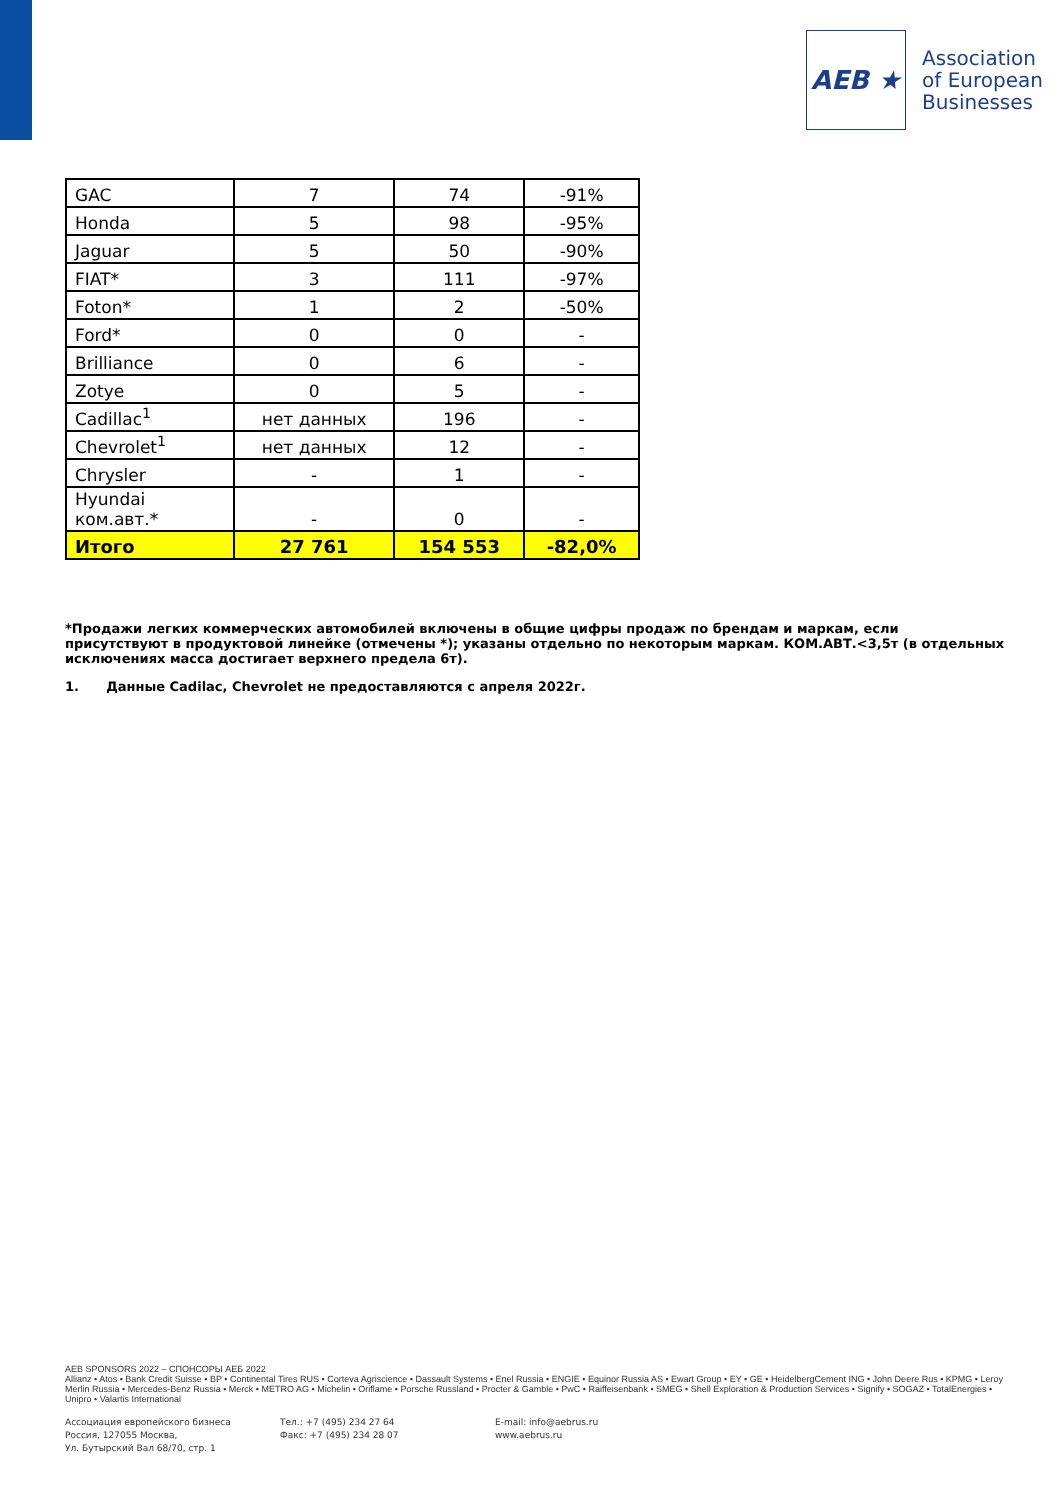AEB ★
Association
of European
Businesses
| GAC | 7 | 74 | -91% |
| Honda | 5 | 98 | -95% |
| Jaguar | 5 | 50 | -90% |
| FIAT* | 3 | 111 | -97% |
| Foton* | 1 | 2 | -50% |
| Ford* | 0 | 0 | - |
| Brilliance | 0 | 6 | - |
| Zotye | 0 | 5 | - |
| Cadillac<sup>1</sup> | нет данных | 196 | - |
| Chevrolet<sup>1</sup> | нет данных | 12 | - |
| Chrysler | - | 1 | - |
| Hyundai ком.авт.* | - | 0 | - |
| Итого | 27 761 | 154 553 | -82,0% |
*Продажи легких коммерческих автомобилей включены в общие цифры продаж по брендам и маркам, если присутствуют в продуктовой линейке (отмечены *); указаны отдельно по некоторым маркам. КОМ.АВТ.<3,5т (в отдельных исключениях масса достигает верхнего предела 6т).
1. Данные Cadilac, Chevrolet не предоставляются с апреля 2022г.
AEB SPONSORS 2022 – СПОНСОРЫ АЕБ 2022
Allianz • Atos • Bank Credit Suisse • BP • Continental Tires RUS • Corteva Agriscience • Dassault Systems • Enel Russia • ENGIE • Equinor Russia AS • Ewart Group • EY • GE • HeidelbergCement ING • John Deere Rus • KPMG • Leroy Merlin Russia • Mercedes-Benz Russia • Merck • METRO AG • Michelin • Oriflame • Porsche Russland • Procter & Gamble • PwC • Raiffeisenbank • SMEG • Shell Exploration & Production Services • Signify • SOGAZ • TotalEnergies • Unipro • Valartis International
Ассоциация европейского бизнеса
Россия, 127055 Москва,
Ул. Бутырский Вал 68/70, стр. 1
Тел.: +7 (495) 234 27 64
Факс: +7 (495) 234 28 07
E-mail: info@aebrus.ru
www.aebrus.ru